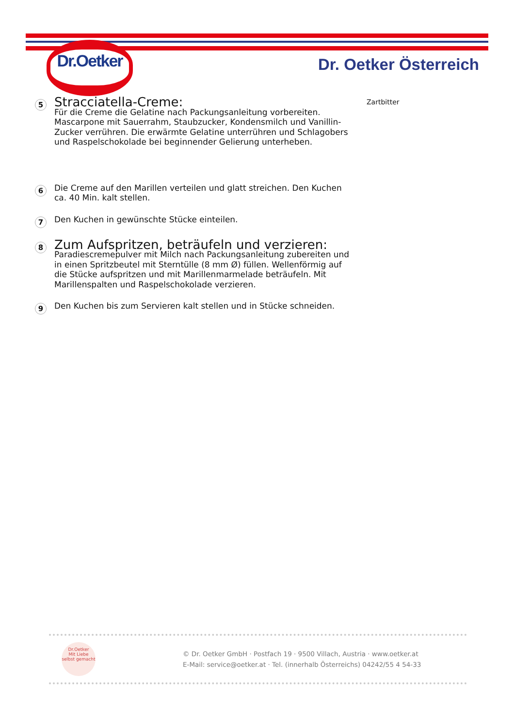Dr.Oetker
Dr. Oetker Österreich
5
Stracciatella-Creme:
Für die Creme die Gelatine nach Packungsanleitung vorbereiten. Mascarpone mit Sauerrahm, Staubzucker, Kondensmilch und Vanillin-Zucker verrühren. Die erwärmte Gelatine unterrühren und Schlagobers und Raspelschokolade bei beginnender Gelierung unterheben.
6
Die Creme auf den Marillen verteilen und glatt streichen. Den Kuchen ca. 40 Min. kalt stellen.
7
Den Kuchen in gewünschte Stücke einteilen.
8
Zum Aufspritzen, beträufeln und verzieren:
Paradiescremepulver mit Milch nach Packungsanleitung zubereiten und in einen Spritzbeutel mit Sterntülle (8 mm Ø) füllen. Wellenförmig auf die Stücke aufspritzen und mit Marillenmarmelade beträufeln. Mit Marillenspalten und Raspelschokolade verzieren.
9
Den Kuchen bis zum Servieren kalt stellen und in Stücke schneiden.
Zartbitter
Dr.Oetker
Mit Liebe selbst gemacht
© Dr. Oetker GmbH · Postfach 19 · 9500 Villach, Austria · www.oetker.at
E-Mail: service@oetker.at · Tel. (innerhalb Österreichs) 04242/55 4 54-33